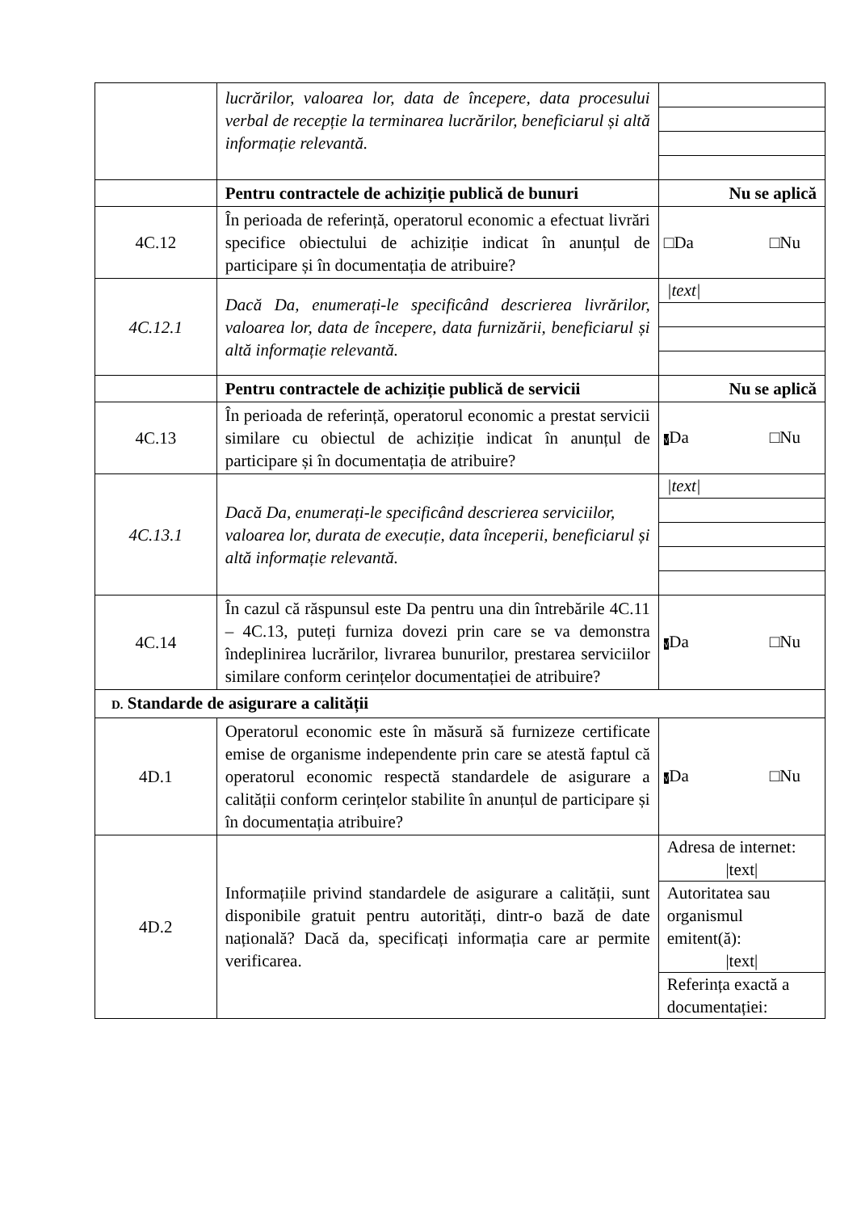| | lucrărilor, valoarea lor, data de începere, data procesului verbal de recepție la terminarea lucrărilor, beneficiarul și altă informație relevantă. | |
| | Pentru contractele de achiziție publică de bunuri | Nu se aplică |
| 4C.12 | În perioada de referință, operatorul economic a efectuat livrări specifice obiectului de achiziție indicat în anunțul de participare și în documentația de atribuire? | □Da □Nu |
| 4C.12.1 | Dacă Da, enumerați-le specificând descrierea livrărilor, valoarea lor, data de începere, data furnizării, beneficiarul și altă informație relevantă. | /text/ |
| | Pentru contractele de achiziție publică de servicii | Nu se aplică |
| 4C.13 | În perioada de referință, operatorul economic a prestat servicii similare cu obiectul de achiziție indicat în anunțul de participare și în documentația de atribuire? | √ Da □Nu |
| 4C.13.1 | Dacă Da, enumerați-le specificând descrierea serviciilor, valoarea lor, durata de execuție, data începerii, beneficiarul și altă informație relevantă. | /text/ |
| 4C.14 | În cazul că răspunsul este Da pentru una din întrebările 4C.11 – 4C.13, puteți furniza dovezi prin care se va demonstra îndeplinirea lucrărilor, livrarea bunurilor, prestarea serviciilor similare conform cerințelor documentației de atribuire? | √ Da □Nu |
| D. Standarde de asigurare a calității | | |
| 4D.1 | Operatorul economic este în măsură să furnizeze certificate emise de organisme independente prin care se atestă faptul că operatorul economic respectă standardele de asigurare a calității conform cerințelor stabilite în anunțul de participare și în documentația atribuire? | √ Da □Nu |
| 4D.2 | Informațiile privind standardele de asigurare a calității, sunt disponibile gratuit pentru autorități, dintr-o bază de date națională? Dacă da, specificați informația care ar permite verificarea. | Adresa de internet: /text/ Autoritatea sau organismul emitent(ă): /text/ Referința exactă a documentației: |